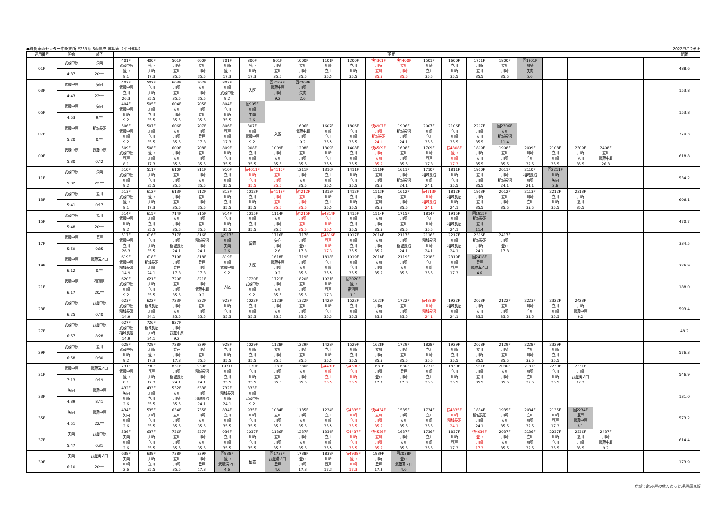●鎌倉車両センター中原支所 E233系 6両編成 運用表【平日運用】 2022/3/12改正
| 運用番号 | 開始 | 終了 | 運 用 | | | | | | | | | | | | | | | | | | | | | | 距離 |
| --- | --- | --- | --- | --- | --- | --- | --- | --- | --- | --- | --- | --- | --- | --- | --- | --- | --- | --- | --- | --- | --- | --- | --- | --- | --- |
| 01F | 武蔵中原 | 矢向 | 401F 武蔵中原 登戸 8.1 | 400F 登戸 川崎 17.3 | 501F 川崎 立川 35.5 | 600F 立川 川崎 35.5 | 701F 川崎 登戸 17.3 | 800F 登戸 川崎 17.3 | 801F 川崎 立川 35.5 | 1000F 立川 川崎 35.5 | 1101F 川崎 立川 35.5 | 1200F 立川 川崎 35.5 | 快4301F 川崎 立川 35.5 | 快4400F 立川 川崎 35.5 | 1501F 川崎 立川 35.5 | 1600F 立川 川崎 35.5 | 1701F 川崎 立川 35.5 | 1800F 立川 川崎 35.5 | 回1901F 川崎 矢向 2.6 | | | | | | 488.6 |
| | 4:37 | 20:** | | | | | | | | | | | | | | | | | | | | | | | |
| 03F | 武蔵中原 | 矢向 | 403F 武蔵中原 立川 26.3 | 502F 立川 川崎 35.5 | 603F 川崎 立川 35.5 | 702F 立川 川崎 35.5 | 803F 川崎 武蔵中原 9.2 | 入区 | 回2102F 武蔵中原 川崎 9.2 | 回2203F 川崎 矢向 2.6 | | | | | | | | | | | | | | | 153.8 |
| | 4:43 | 22:** | | | | | | | | | | | | | | | | | | | | | | | |
| 05F | 武蔵中原 | 矢向 | 404F 武蔵中原 川崎 9.2 | 505F 川崎 立川 35.5 | 604F 立川 川崎 35.5 | 705F 川崎 立川 35.5 | 804F 立川 川崎 35.5 | 回905F 川崎 矢向 2.6 | | | | | | | | | | | | | | | | | 153.8 |
| | 4:53 | 9:** | | | | | | | | | | | | | | | | | | | | | | | |
| 07F | 武蔵中原 | 稲城長沼 | 506F 武蔵中原 川崎 9.2 | 507F 川崎 立川 35.5 | 606F 立川 川崎 35.5 | 707F 川崎 登戸 17.3 | 806F 登戸 川崎 17.3 | 807F 川崎 武蔵中原 9.2 | 入区 | 1606F 武蔵中原 川崎 9.2 | 1607F 川崎 立川 35.5 | 1806F 立川 川崎 35.5 | 快4907F 川崎 稲城長沼 24.1 | 1906F 稲城長沼 川崎 24.1 | 2007F 川崎 立川 35.5 | 2106F 立川 川崎 35.5 | 2207F 川崎 立川 35.5 | 回2306F 立川 稲城長沼 11.4 | | | | | | | 370.3 |
| | 5:20 | 0:** | | | | | | | | | | | | | | | | | | | | | | | |
| 09F | 武蔵中原 | 武蔵中原 | 509F 武蔵中原 登戸 8.1 | 508F 登戸 川崎 17.3 | 609F 川崎 立川 35.5 | 708F 立川 川崎 35.5 | 809F 川崎 立川 35.5 | 908F 立川 川崎 35.5 | 1009F 川崎 立川 35.5 | 1208F 立川 川崎 35.5 | 1309F 川崎 立川 35.5 | 1408F 立川 川崎 35.5 | 快4509F 川崎 立川 35.5 | 1608F 立川 川崎 35.5 | 1709F 川崎 登戸 17.3 | 快4808F 登戸 川崎 17.3 | 1809F 川崎 立川 35.5 | 1908F 立川 川崎 35.5 | 2009F 川崎 立川 35.5 | 2108F 立川 川崎 35.5 | 2309F 川崎 立川 35.5 | 2408F 立川 武蔵中原 26.3 | | | 618.8 |
| | 5:30 | 0:42 | | | | | | | | | | | | | | | | | | | | | | | |
| 11F | 武蔵中原 | 矢向 | 510F 武蔵中原 川崎 9.2 | 511F 川崎 立川 35.5 | 610F 立川 川崎 35.5 | 811F 川崎 立川 35.5 | 910F 立川 川崎 35.5 | 快4011F 川崎 立川 35.5 | 快4110F 立川 川崎 35.5 | 1211F 川崎 立川 35.5 | 1310F 立川 川崎 35.5 | 1411F 川崎 立川 35.5 | 1510F 立川 川崎 35.5 | 1611F 川崎 稲城長沼 24.1 | 1710F 稲城長沼 川崎 24.1 | 1811F 川崎 立川 35.5 | 1910F 立川 川崎 35.5 | 2011F 川崎 稲城長沼 24.1 | 2110F 稲城長沼 川崎 24.1 | 回2211F 川崎 矢向 2.6 | | | | | 534.2 |
| | 5:32 | 22:** | | | | | | | | | | | | | | | | | | | | | | | |
| 13F | 武蔵中原 | 立川 | 513F 武蔵中原 登戸 8.1 | 612F 登戸 川崎 17.3 | 613F 川崎 立川 35.5 | 712F 立川 川崎 35.5 | 813F 川崎 立川 35.5 | 1012F 立川 川崎 35.5 | 快4113F 川崎 立川 35.5 | 快4212F 立川 川崎 35.5 | 1313F 川崎 立川 35.5 | 1412F 立川 川崎 35.5 | 1513F 川崎 立川 35.5 | 1612F 立川 川崎 35.5 | 快4713F 川崎 稲城長沼 24.1 | 1812F 稲城長沼 川崎 24.1 | 1913F 川崎 立川 35.5 | 2012F 立川 川崎 35.5 | 2113F 川崎 立川 35.5 | 2212F 立川 川崎 35.5 | 2313F 川崎 立川 35.5 | | | | 606.1 |
| | 5:41 | 0:17 | | | | | | | | | | | | | | | | | | | | | | | |
| 15F | 武蔵中原 | 立川 | 514F 武蔵中原 川崎 9.2 | 615F 川崎 立川 35.5 | 714F 立川 川崎 35.5 | 815F 川崎 立川 35.5 | 914F 立川 川崎 35.5 | 1015F 川崎 立川 35.5 | 1114F 立川 川崎 35.5 | 快4215F 川崎 立川 35.5 | 快4314F 立川 川崎 35.5 | 1415F 川崎 立川 35.5 | 1514F 立川 川崎 35.5 | 1715F 川崎 立川 35.5 | 1814F 立川 川崎 35.5 | 1915F 川崎 稲城長沼 24.1 | 回1915F 稲城長沼 立川 11.4 | | | | | | | | 470.7 |
| | 5:48 | 20:** | | | | | | | | | | | | | | | | | | | | | | | |
| 17F | 武蔵中原 | 登戸 | 517F 武蔵中原 立川 26.3 | 616F 立川 川崎 35.5 | 717F 川崎 稲城長沼 24.1 | 816F 稲城長沼 川崎 24.1 | 回917F 川崎 矢向 2.6 | 留置 | 1716F 矢向 川崎 2.6 | 1717F 川崎 登戸 17.3 | 快4816F 登戸 川崎 17.3 | 1917F 川崎 立川 35.5 | 2016F 立川 川崎 35.5 | 2117F 川崎 稲城長沼 24.1 | 2116F 稲城長沼 川崎 24.1 | 2217F 川崎 稲城長沼 24.1 | 2316F 稲城長沼 川崎 24.1 | 2417F 川崎 登戸 17.3 | | | | | | | 334.5 |
| | 5:59 | 0:35 | | | | | | | | | | | | | | | | | | | | | | | |
| 19F | 武蔵中原 | 武蔵溝ノ口 | 619F 武蔵中原 稲城長沼 14.9 | 618F 稲城長沼 川崎 24.1 | 719F 川崎 登戸 17.3 | 818F 登戸 川崎 17.3 | 819F 川崎 武蔵中原 9.2 | 入区 | 1618F 武蔵中原 川崎 9.2 | 1719F 川崎 立川 35.5 | 1818F 立川 川崎 35.5 | 1919F 川崎 立川 35.5 | 2018F 立川 川崎 35.5 | 2119F 川崎 立川 35.5 | 2218F 立川 川崎 35.5 | 2319F 川崎 登戸 17.3 | 回2418F 登戸 武蔵溝ノ口 4.6 | | | | | | | | 326.9 |
| | 6:12 | 0:** | | | | | | | | | | | | | | | | | | | | | | | |
| 21F | 武蔵中原 | 宿河原 | 620F 武蔵中原 川崎 9.2 | 621F 川崎 立川 35.5 | 720F 立川 川崎 35.5 | 821F 川崎 武蔵中原 9.2 | 入区 | 1720F 武蔵中原 川崎 9.2 | 1721F 川崎 立川 35.5 | 1820F 立川 川崎 35.5 | 1921F 川崎 登戸 17.3 | 回2020F 登戸 宿河原 1.1 | | | | | | | | | | | | | 188.0 |
| | 6:17 | 20:** | | | | | | | | | | | | | | | | | | | | | | | |
| 23F | 武蔵中原 | 武蔵中原 | 623F 武蔵中原 稲城長沼 14.9 | 622F 稲城長沼 川崎 24.1 | 723F 川崎 立川 35.5 | 822F 立川 川崎 35.5 | 923F 川崎 立川 35.5 | 1022F 立川 川崎 35.5 | 1123F 川崎 立川 35.5 | 1322F 立川 川崎 35.5 | 1423F 川崎 立川 35.5 | 1522F 立川 川崎 35.5 | 1623F 川崎 立川 35.5 | 1722F 立川 川崎 35.5 | 快4823F 川崎 稲城長沼 24.1 | 1922F 稲城長沼 川崎 24.1 | 2023F 川崎 立川 35.5 | 2122F 立川 川崎 35.5 | 2223F 川崎 立川 35.5 | 2322F 立川 川崎 35.5 | 2423F 川崎 武蔵中原 9.2 | | | | 593.4 |
| | 6:25 | 0:40 | | | | | | | | | | | | | | | | | | | | | | | |
| 27F | 武蔵中原 | 武蔵中原 | 627F 武蔵中原 稲城長沼 14.9 | 726F 稲城長沼 川崎 24.1 | 827F 川崎 武蔵中原 9.2 | | | | | | | | | | | | | | | | | | | | 48.2 |
| | 6:57 | 8:28 | | | | | | | | | | | | | | | | | | | | | | | |
| 29F | 武蔵中原 | 立川 | 628F 武蔵中原 川崎 9.2 | 729F 川崎 登戸 17.3 | 728F 登戸 川崎 17.3 | 829F 川崎 立川 35.5 | 928F 立川 川崎 35.5 | 1029F 川崎 立川 35.5 | 1128F 立川 川崎 35.5 | 1229F 川崎 立川 35.5 | 1428F 立川 川崎 35.5 | 1529F 川崎 立川 35.5 | 1628F 立川 川崎 35.5 | 1729F 川崎 立川 35.5 | 1828F 立川 川崎 35.5 | 1929F 川崎 立川 35.5 | 2028F 立川 川崎 35.5 | 2129F 川崎 立川 35.5 | 2228F 立川 川崎 35.5 | 2329F 川崎 立川 35.5 | | | | | 576.3 |
| | 6:58 | 0:30 | | | | | | | | | | | | | | | | | | | | | | | |
| 31F | 武蔵中原 | 武蔵溝ノ口 | 731F 武蔵中原 登戸 8.1 | 730F 登戸 川崎 17.3 | 831F 川崎 稲城長沼 24.1 | 930F 稲城長沼 川崎 24.1 | 1031F 川崎 立川 35.5 | 1130F 立川 川崎 35.5 | 1231F 川崎 立川 35.5 | 1330F 立川 川崎 35.5 | 快4431F 川崎 立川 35.5 | 快4530F 立川 川崎 35.5 | 1631F 川崎 登戸 17.3 | 1630F 登戸 川崎 17.3 | 1731F 川崎 立川 35.5 | 1830F 立川 川崎 35.5 | 1931F 川崎 立川 35.5 | 2030F 立川 川崎 35.5 | 2131F 川崎 立川 35.5 | 2230F 立川 川崎 35.5 | 2331F 川崎 武蔵溝ノ口 12.7 | | | | 546.9 |
| | 7:13 | 0:19 | | | | | | | | | | | | | | | | | | | | | | | |
| 33F | 矢向 | 武蔵中原 | 432F 矢向 川崎 2.6 | 433F 川崎 立川 35.5 | 532F 立川 川崎 35.5 | 633F 川崎 稲城長沼 24.1 | 732F 稲城長沼 川崎 24.1 | 833F 川崎 武蔵中原 9.2 | | | | | | | | | | | | | | | | | 131.0 |
| | 4:39 | 8:41 | | | | | | | | | | | | | | | | | | | | | | | |
| 35F | 矢向 | 武蔵中原 | 434F 矢向 川崎 2.6 | 535F 川崎 立川 35.5 | 634F 立川 川崎 35.5 | 735F 川崎 立川 35.5 | 834F 立川 川崎 35.5 | 935F 川崎 立川 35.5 | 1034F 立川 川崎 35.5 | 1135F 川崎 立川 35.5 | 1234F 立川 川崎 35.5 | 快4335F 川崎 立川 35.5 | 快4434F 立川 川崎 35.5 | 1535F 川崎 立川 35.5 | 1734F 立川 川崎 35.5 | 快4835F 川崎 稲城長沼 24.1 | 1834F 稲城長沼 川崎 24.1 | 1935F 川崎 立川 35.5 | 2034F 立川 川崎 35.5 | 2135F 川崎 登戸 17.3 | 回2234F 登戸 武蔵中原 8.1 | | | | 573.2 |
| | 4:51 | 22:** | | | | | | | | | | | | | | | | | | | | | | | |
| 37F | 矢向 | 武蔵中原 | 536F 矢向 川崎 2.6 | 637F 川崎 立川 35.5 | 736F 立川 川崎 35.5 | 837F 川崎 立川 35.5 | 936F 立川 川崎 35.5 | 1037F 川崎 立川 35.5 | 1136F 立川 川崎 35.5 | 1237F 川崎 立川 35.5 | 1336F 立川 川崎 35.5 | 快4437F 川崎 立川 35.5 | 快4536F 立川 川崎 35.5 | 1637F 川崎 立川 35.5 | 1736F 立川 川崎 35.5 | 1837F 川崎 登戸 17.3 | 快4936F 登戸 川崎 17.3 | 2037F 川崎 立川 35.5 | 2136F 立川 川崎 35.5 | 2237F 川崎 立川 35.5 | 2336F 立川 川崎 35.5 | 2437F 川崎 武蔵中原 9.2 | | | 614.4 |
| | 5:47 | 0:31 | | | | | | | | | | | | | | | | | | | | | | | |
| 39F | 矢向 | 武蔵溝ノ口 | 638F 矢向 川崎 2.6 | 639F 川崎 立川 35.5 | 738F 立川 川崎 35.5 | 839F 川崎 登戸 17.3 | 回938F 登戸 武蔵溝ノ口 4.6 | 留置 | 回1739F 武蔵溝ノ口 登戸 4.6 | 1738F 登戸 川崎 17.3 | 1839F 川崎 登戸 17.3 | 快4938F 登戸 川崎 17.3 | 1939F 川崎 登戸 17.3 | 回2038F 登戸 武蔵溝ノ口 4.6 | | | | | | | | | | | 173.9 |
| | 6:10 | 20:** | | | | | | | | | | | | | | | | | | | | | | | |
作成：飲み屋の住人あっと運用調査班